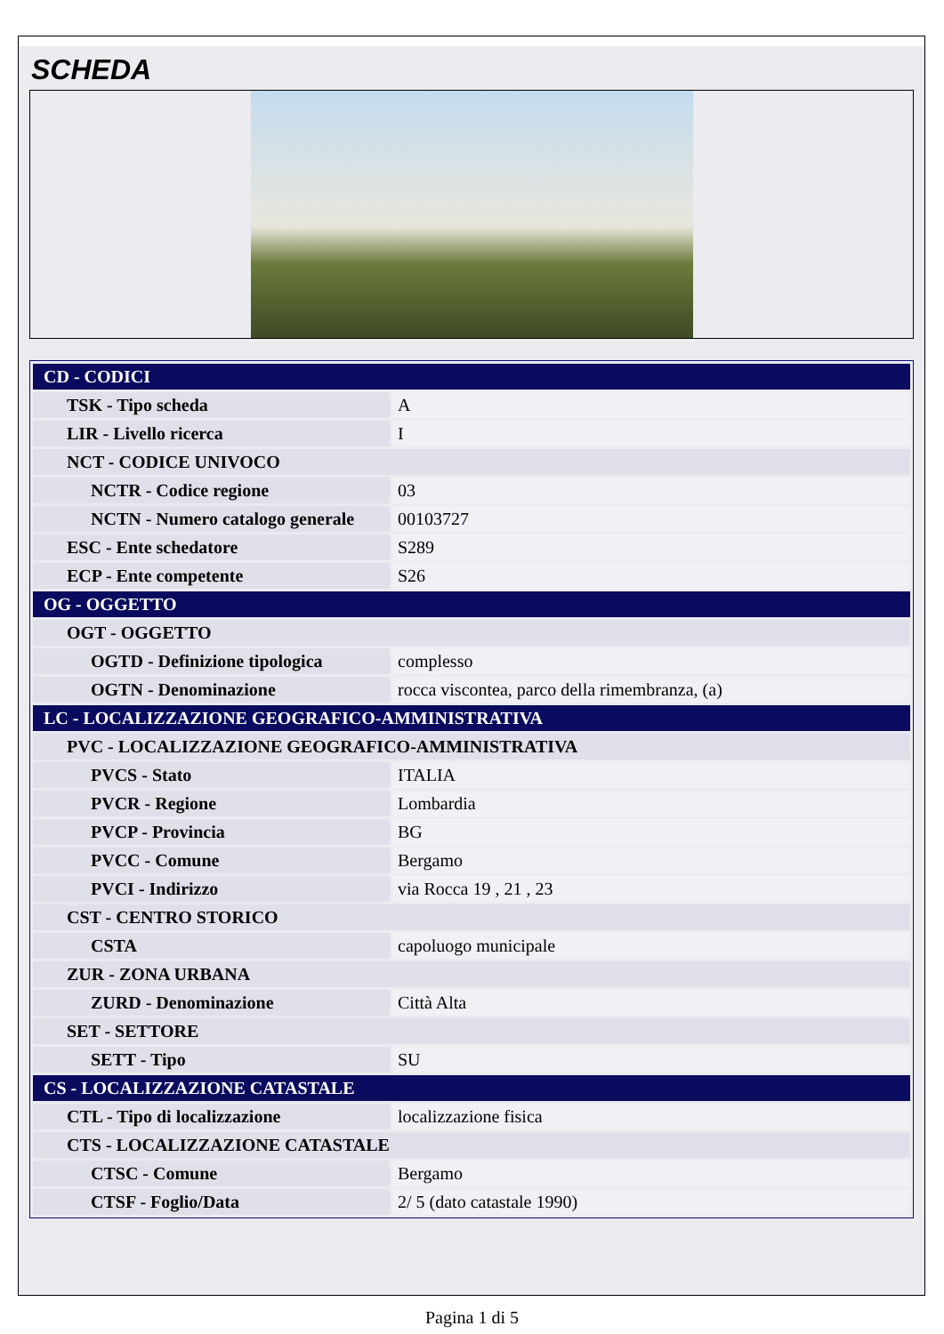SCHEDA
| CD - CODICI | |
| TSK - Tipo scheda | A |
| LIR - Livello ricerca | I |
| NCT - CODICE UNIVOCO | |
| NCTR - Codice regione | 03 |
| NCTN - Numero catalogo generale | 00103727 |
| ESC - Ente schedatore | S289 |
| ECP - Ente competente | S26 |
| OG - OGGETTO | |
| OGT - OGGETTO | |
| OGTD - Definizione tipologica | complesso |
| OGTN - Denominazione | rocca viscontea, parco della rimembranza, (a) |
| LC - LOCALIZZAZIONE GEOGRAFICO-AMMINISTRATIVA | |
| PVC - LOCALIZZAZIONE GEOGRAFICO-AMMINISTRATIVA | |
| PVCS - Stato | ITALIA |
| PVCR - Regione | Lombardia |
| PVCP - Provincia | BG |
| PVCC - Comune | Bergamo |
| PVCI - Indirizzo | via Rocca 19 , 21 , 23 |
| CST - CENTRO STORICO | |
| CSTA | capoluogo municipale |
| ZUR - ZONA URBANA | |
| ZURD - Denominazione | Città Alta |
| SET - SETTORE | |
| SETT - Tipo | SU |
| CS - LOCALIZZAZIONE CATASTALE | |
| CTL - Tipo di localizzazione | localizzazione fisica |
| CTS - LOCALIZZAZIONE CATASTALE | |
| CTSC - Comune | Bergamo |
| CTSF - Foglio/Data | 2/ 5 (dato catastale 1990) |
Pagina 1 di 5